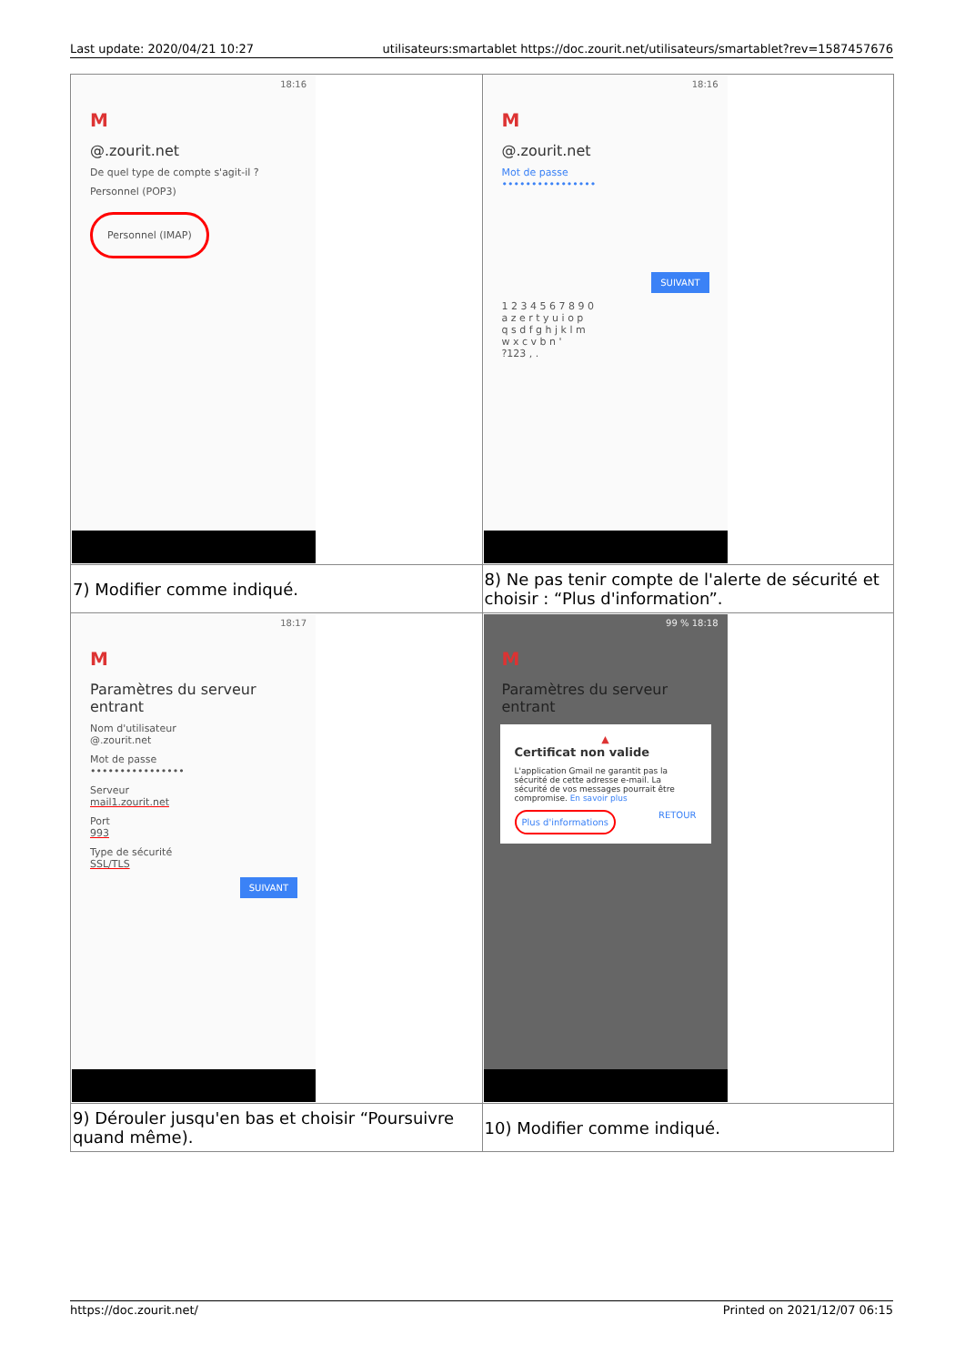Last update: 2020/04/21 10:27 utilisateurs:smartablet https://doc.zourit.net/utilisateurs/smartablet?rev=1587457676
| 18:16 M @.zourit.net De quel type de compte s'agit-il ? Personnel (POP3) Personnel (IMAP) | 18:16 M @.zourit.net Mot de passe •••••••••••••••• SUIVANT 1 2 3 4 5 6 7 8 9 0 a z e r t y u i o p q s d f g h j k l m w x c v b n ' ?123 , . |
| 7) Modifier comme indiqué. | 8) Ne pas tenir compte de l'alerte de sécurité et choisir : “Plus d'information”. |
| 18:17 M Paramètres du serveur entrant Nom d'utilisateur @.zourit.net Mot de passe •••••••••••••••• Serveur mail1.zourit.net Port 993 Type de sécurité SSL/TLS SUIVANT | 99 % 18:18 M Paramètres du serveur entrant ▲ Certificat non valide L'application Gmail ne garantit pas la sécurité de cette adresse e-mail. La sécurité de vos messages pourrait être compromise. En savoir plus Plus d'informations RETOUR |
| 9) Dérouler jusqu'en bas et choisir “Poursuivre quand même). | 10) Modifier comme indiqué. |
https://doc.zourit.net/ Printed on 2021/12/07 06:15